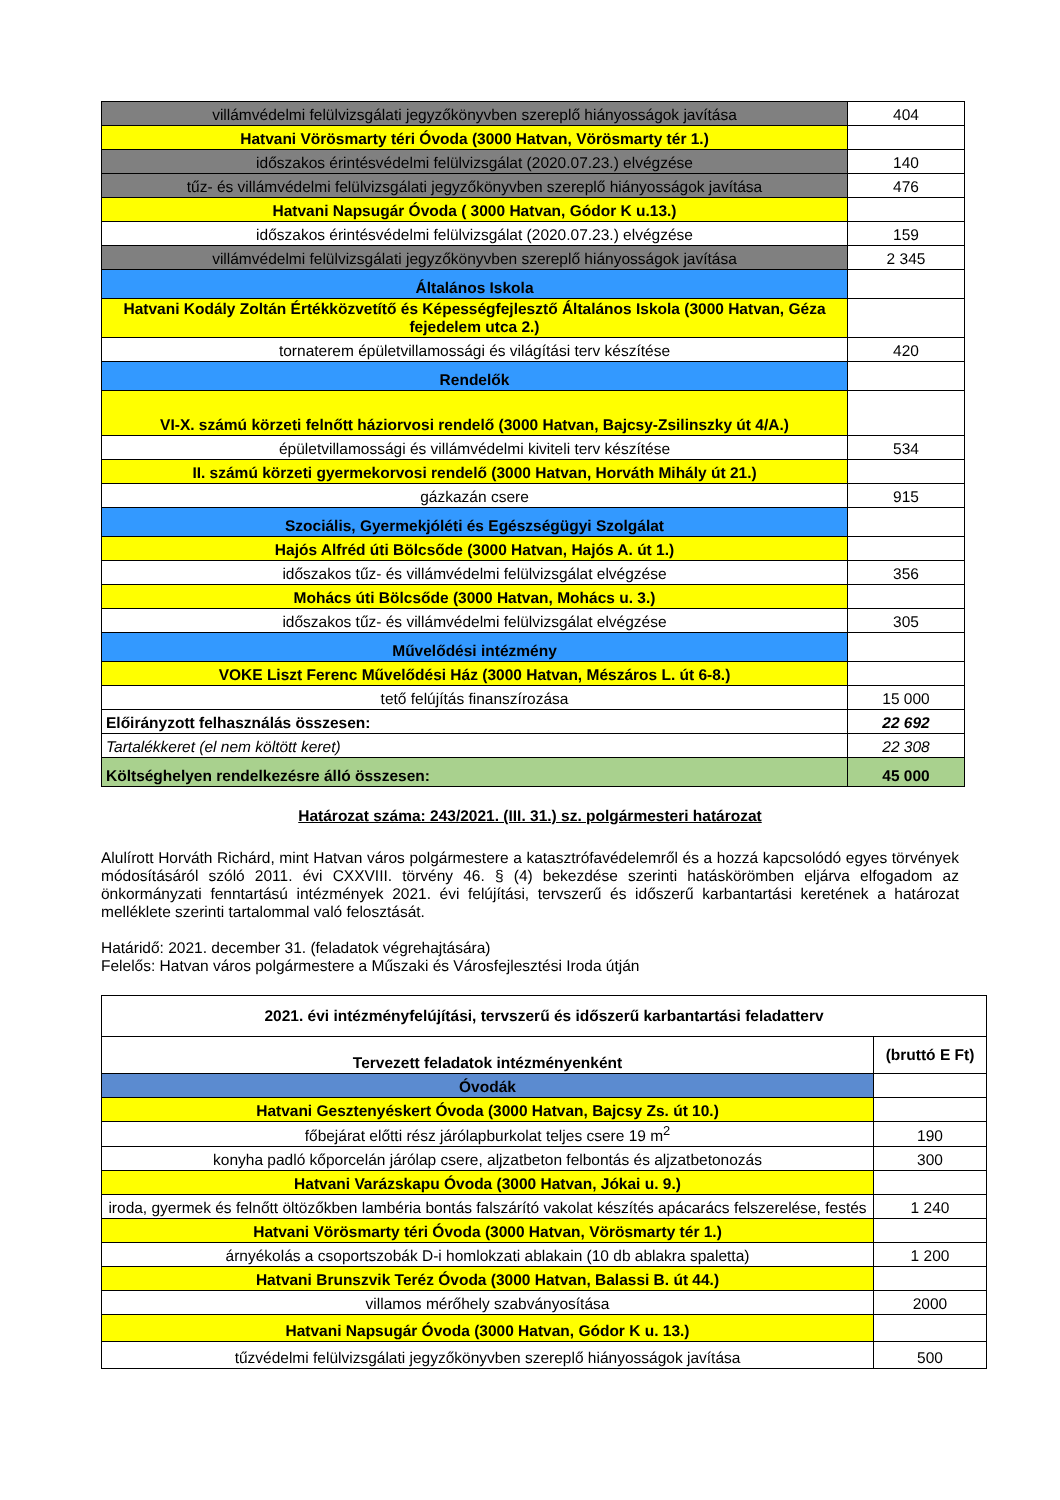| villámvédelmi felülvizsgálati jegyzőkönyvben szereplő hiányosságok javítása | 404 |
| Hatvani Vörösmarty téri Óvoda (3000 Hatvan, Vörösmarty tér 1.) | |
| időszakos érintésvédelmi felülvizsgálat (2020.07.23.) elvégzése | 140 |
| tűz- és villámvédelmi felülvizsgálati jegyzőkönyvben szereplő hiányosságok javítása | 476 |
| Hatvani Napsugár Óvoda ( 3000 Hatvan, Gódor K u.13.) | |
| időszakos érintésvédelmi felülvizsgálat (2020.07.23.) elvégzése | 159 |
| villámvédelmi felülvizsgálati jegyzőkönyvben szereplő hiányosságok javítása | 2 345 |
| Általános Iskola | |
| Hatvani Kodály Zoltán Értékközvetítő és Képességfejlesztő Általános Iskola (3000 Hatvan, Géza fejedelem utca 2.) | |
| tornaterem épületvillamossági és világítási terv készítése | 420 |
| Rendelők | |
| VI-X. számú körzeti felnőtt háziorvosi rendelő (3000 Hatvan, Bajcsy-Zsilinszky út 4/A.) | |
| épületvillamossági és villámvédelmi kiviteli terv készítése | 534 |
| II. számú körzeti gyermekorvosi rendelő (3000 Hatvan, Horváth Mihály út 21.) | |
| gázkazán csere | 915 |
| Szociális, Gyermekjóléti és Egészségügyi Szolgálat | |
| Hajós Alfréd úti Bölcsőde (3000 Hatvan, Hajós A. út 1.) | |
| időszakos tűz- és villámvédelmi felülvizsgálat elvégzése | 356 |
| Mohács úti Bölcsőde (3000 Hatvan, Mohács u. 3.) | |
| időszakos tűz- és villámvédelmi felülvizsgálat elvégzése | 305 |
| Művelődési intézmény | |
| VOKE Liszt Ferenc Művelődési Ház (3000 Hatvan, Mészáros L. út 6-8.) | |
| tető felújítás finanszírozása | 15 000 |
| Előirányzott felhasználás összesen: | 22 692 |
| Tartalékkeret (el nem költött keret) | 22 308 |
| Költséghelyen rendelkezésre álló összesen: | 45 000 |
Határozat száma: 243/2021. (III. 31.) sz. polgármesteri határozat
Alulírott Horváth Richárd, mint Hatvan város polgármestere a katasztrófavédelemről és a hozzá kapcsolódó egyes törvények módosításáról szóló 2011. évi CXXVIII. törvény 46. § (4) bekezdése szerinti hatáskörömben eljárva elfogadom az önkormányzati fenntartású intézmények 2021. évi felújítási, tervszerű és időszerű karbantartási keretének a határozat melléklete szerinti tartalommal való felosztását.
Határidő: 2021. december 31. (feladatok végrehajtására)
Felelős: Hatvan város polgármestere a Műszaki és Városfejlesztési Iroda útján
| 2021. évi intézményfelújítási, tervszerű és időszerű karbantartási feladatterv | |
| --- | --- |
| Tervezett feladatok intézményenként | (bruttó E Ft) |
| Óvodák | |
| Hatvani Gesztenyéskert Óvoda (3000 Hatvan, Bajcsy Zs. út 10.) | |
| főbejárat előtti rész járólapburkolat teljes csere 19 m<sup>2</sup> | 190 |
| konyha padló kőporcelán járólap csere, aljzatbeton felbontás és aljzatbetonozás | 300 |
| Hatvani Varázskapu Óvoda (3000 Hatvan, Jókai u. 9.) | |
| iroda, gyermek és felnőtt öltözőkben lambéria bontás falszárító vakolat készítés apácarács felszerelése, festés | 1 240 |
| Hatvani Vörösmarty téri Óvoda (3000 Hatvan, Vörösmarty tér 1.) | |
| árnyékolás a csoportszobák D-i homlokzati ablakain (10 db ablakra spaletta) | 1 200 |
| Hatvani Brunszvik Teréz Óvoda (3000 Hatvan, Balassi B. út 44.) | |
| villamos mérőhely szabványosítása | 2000 |
| Hatvani Napsugár Óvoda (3000 Hatvan, Gódor K u. 13.) | |
| tűzvédelmi felülvizsgálati jegyzőkönyvben szereplő hiányosságok javítása | 500 |